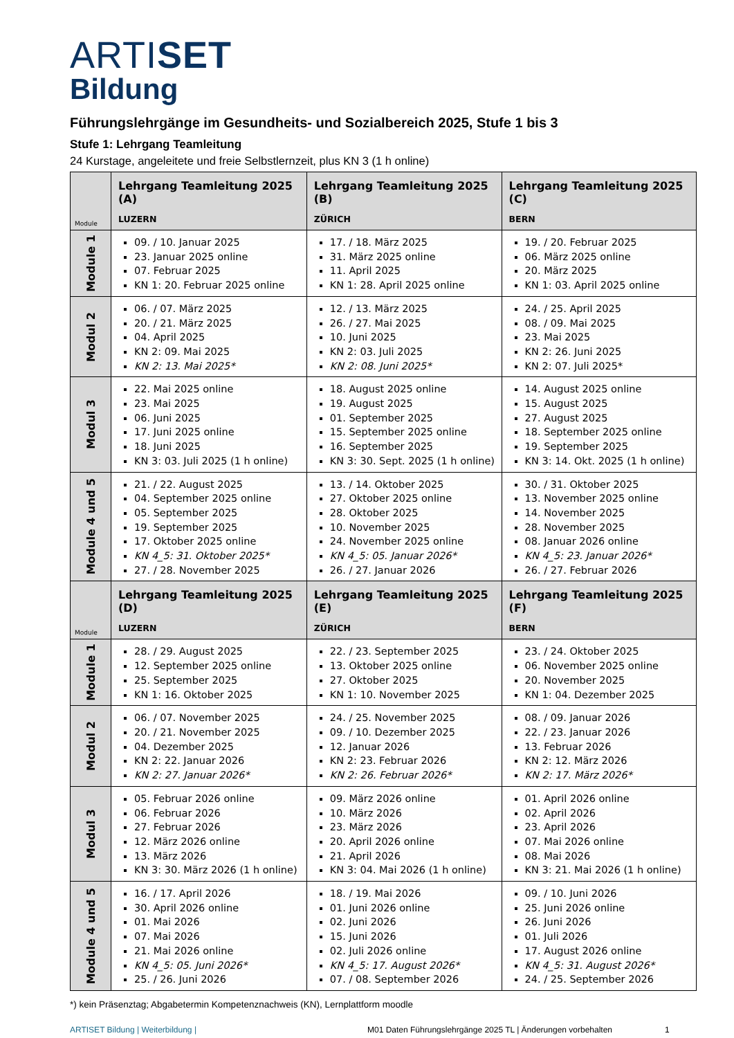ARTISET
Bildung
Führungslehrgänge im Gesundheits- und Sozialbereich 2025, Stufe 1 bis 3
Stufe 1: Lehrgang Teamleitung
24 Kurstage, angeleitete und freie Selbstlernzeit, plus KN 3 (1 h online)
| Module | Lehrgang Teamleitung 2025 (A) LUZERN | Lehrgang Teamleitung 2025 (B) ZÜRICH | Lehrgang Teamleitung 2025 (C) BERN |
| --- | --- | --- | --- |
| Module 1 | 09. / 10. Januar 2025 23. Januar 2025 online 07. Februar 2025 KN 1: 20. Februar 2025 online | 17. / 18. März 2025 31. März 2025 online 11. April 2025 KN 1: 28. April 2025 online | 19. / 20. Februar 2025 06. März 2025 online 20. März 2025 KN 1: 03. April 2025 online |
| Modul 2 | 06. / 07. März 2025 20. / 21. März 2025 04. April 2025 KN 2: 09. Mai 2025 KN 2: 13. Mai 2025* | 12. / 13. März 2025 26. / 27. Mai 2025 10. Juni 2025 KN 2: 03. Juli 2025 KN 2: 08. Juni 2025* | 24. / 25. April 2025 08. / 09. Mai 2025 23. Mai 2025 KN 2: 26. Juni 2025 KN 2: 07. Juli 2025* |
| Modul 3 | 22. Mai 2025 online 23. Mai 2025 06. Juni 2025 17. Juni 2025 online 18. Juni 2025 KN 3: 03. Juli 2025 (1 h online) | 18. August 2025 online 19. August 2025 01. September 2025 15. September 2025 online 16. September 2025 KN 3: 30. Sept. 2025 (1 h online) | 14. August 2025 online 15. August 2025 27. August 2025 18. September 2025 online 19. September 2025 KN 3: 14. Okt. 2025 (1 h online) |
| Module 4 und 5 | 21. / 22. August 2025 04. September 2025 online 05. September 2025 19. September 2025 17. Oktober 2025 online KN 4_5: 31. Oktober 2025* 27. / 28. November 2025 | 13. / 14. Oktober 2025 27. Oktober 2025 online 28. Oktober 2025 10. November 2025 24. November 2025 online KN 4_5: 05. Januar 2026* 26. / 27. Januar 2026 | 30. / 31. Oktober 2025 13. November 2025 online 14. November 2025 28. November 2025 08. Januar 2026 online KN 4_5: 23. Januar 2026* 26. / 27. Februar 2026 |
| Module | Lehrgang Teamleitung 2025 (D) LUZERN | Lehrgang Teamleitung 2025 (E) ZÜRICH | Lehrgang Teamleitung 2025 (F) BERN |
| Module 1 | 28. / 29. August 2025 12. September 2025 online 25. September 2025 KN 1: 16. Oktober 2025 | 22. / 23. September 2025 13. Oktober 2025 online 27. Oktober 2025 KN 1: 10. November 2025 | 23. / 24. Oktober 2025 06. November 2025 online 20. November 2025 KN 1: 04. Dezember 2025 |
| Modul 2 | 06. / 07. November 2025 20. / 21. November 2025 04. Dezember 2025 KN 2: 22. Januar 2026 KN 2: 27. Januar 2026* | 24. / 25. November 2025 09. / 10. Dezember 2025 12. Januar 2026 KN 2: 23. Februar 2026 KN 2: 26. Februar 2026* | 08. / 09. Januar 2026 22. / 23. Januar 2026 13. Februar 2026 KN 2: 12. März 2026 KN 2: 17. März 2026* |
| Modul 3 | 05. Februar 2026 online 06. Februar 2026 27. Februar 2026 12. März 2026 online 13. März 2026 KN 3: 30. März 2026 (1 h online) | 09. März 2026 online 10. März 2026 23. März 2026 20. April 2026 online 21. April 2026 KN 3: 04. Mai 2026 (1 h online) | 01. April 2026 online 02. April 2026 23. April 2026 07. Mai 2026 online 08. Mai 2026 KN 3: 21. Mai 2026 (1 h online) |
| Module 4 und 5 | 16. / 17. April 2026 30. April 2026 online 01. Mai 2026 07. Mai 2026 21. Mai 2026 online KN 4_5: 05. Juni 2026* 25. / 26. Juni 2026 | 18. / 19. Mai 2026 01. Juni 2026 online 02. Juni 2026 15. Juni 2026 02. Juli 2026 online KN 4_5: 17. August 2026* 07. / 08. September 2026 | 09. / 10. Juni 2026 25. Juni 2026 online 26. Juni 2026 01. Juli 2026 17. August 2026 online KN 4_5: 31. August 2026* 24. / 25. September 2026 |
*) kein Präsenztag; Abgabetermin Kompetenznachweis (KN), Lernplattform moodle
ARTISET Bildung | Weiterbildung | M01 Daten Führungslehrgänge 2025 TL | Änderungen vorbehalten 1